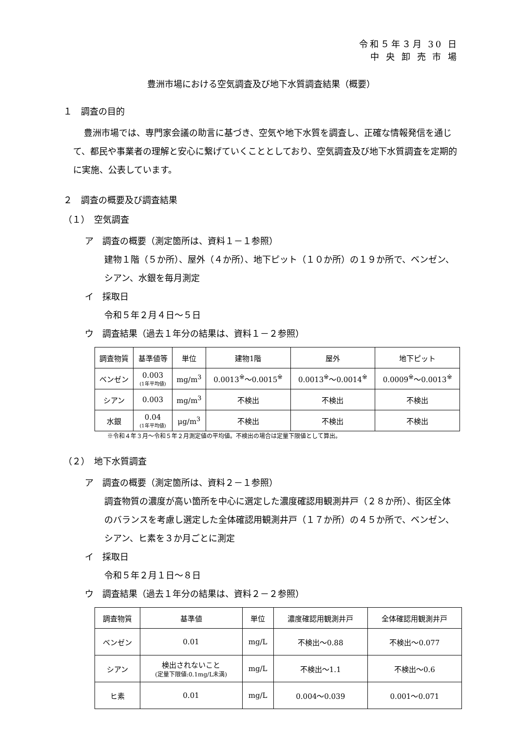令和５年３月 30 日
中 央 卸 売 市 場
豊洲市場における空気調査及び地下水質調査結果（概要）
１　調査の目的
豊洲市場では、専門家会議の助言に基づき、空気や地下水質を調査し、正確な情報発信を通じて、都民や事業者の理解と安心に繋げていくこととしており、空気調査及び地下水質調査を定期的に実施、公表しています。
２　調査の概要及び調査結果
（１）　空気調査
ア　調査の概要（測定箇所は、資料１－１参照）
建物１階（５か所）、屋外（４か所）、地下ピット（１０か所）の１９か所で、ベンゼン、シアン、水銀を毎月測定
イ　採取日
令和５年２月４日～５日
ウ　調査結果（過去１年分の結果は、資料１－２参照）
| 調査物質 | 基準値等 | 単位 | 建物1階 | 屋外 | 地下ピット |
| --- | --- | --- | --- | --- | --- |
| ベンゼン | 0.003 (1年平均値) | mg/m<sup>3</sup> | 0.0013<sup>※</sup>～0.0015<sup>※</sup> | 0.0013<sup>※</sup>～0.0014<sup>※</sup> | 0.0009<sup>※</sup>～0.0013<sup>※</sup> |
| シアン | 0.003 | mg/m<sup>3</sup> | 不検出 | 不検出 | 不検出 |
| 水銀 | 0.04 (1年平均値) | μg/m<sup>3</sup> | 不検出 | 不検出 | 不検出 |
※令和４年３月～令和５年２月測定値の平均値。不検出の場合は定量下限値として算出。
（２）　地下水質調査
ア　調査の概要（測定箇所は、資料２－１参照）
調査物質の濃度が高い箇所を中心に選定した濃度確認用観測井戸（２８か所）、街区全体のバランスを考慮し選定した全体確認用観測井戸（１７か所）の４５か所で、ベンゼン、シアン、ヒ素を３か月ごとに測定
イ　採取日
令和５年２月１日～８日
ウ　調査結果（過去１年分の結果は、資料２－２参照）
| 調査物質 | 基準値 | 単位 | 濃度確認用観測井戸 | 全体確認用観測井戸 |
| --- | --- | --- | --- | --- |
| ベンゼン | 0.01 | mg/L | 不検出～0.88 | 不検出～0.077 |
| シアン | 検出されないこと (定量下限値:0.1mg/L未満) | mg/L | 不検出～1.1 | 不検出～0.6 |
| ヒ素 | 0.01 | mg/L | 0.004～0.039 | 0.001～0.071 |